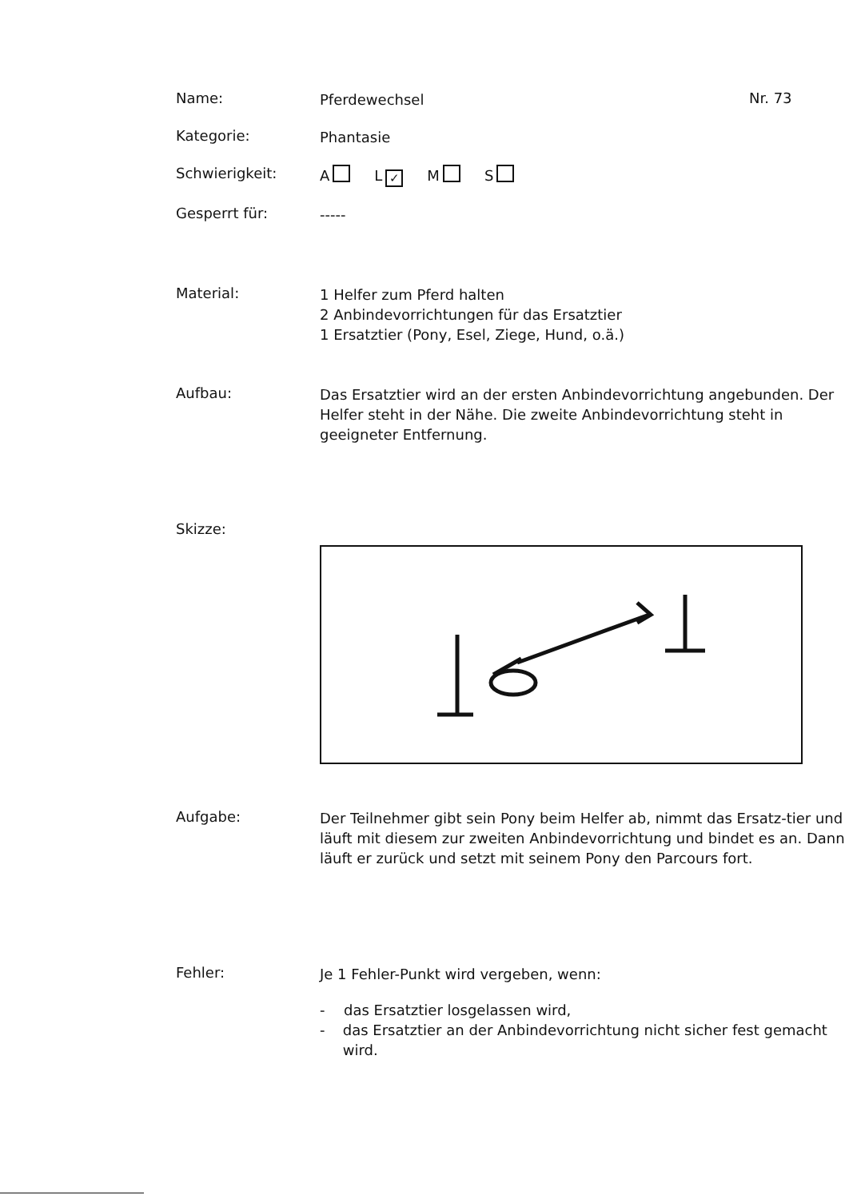Name:
Pferdewechsel
Nr. 73
Kategorie:
Phantasie
Schwierigkeit:
A L ✓ M S
Gesperrt für:
-----
Material:
1 Helfer zum Pferd halten
2 Anbindevorrichtungen für das Ersatztier
1 Ersatztier (Pony, Esel, Ziege, Hund, o.ä.)
Aufbau:
Das Ersatztier wird an der ersten Anbindevorrichtung angebunden. Der Helfer steht in der Nähe. Die zweite Anbindevorrichtung steht in geeigneter Entfernung.
Skizze:
Aufgabe:
Der Teilnehmer gibt sein Pony beim Helfer ab, nimmt das Ersatz-tier und läuft mit diesem zur zweiten Anbindevorrichtung und bindet es an. Dann läuft er zurück und setzt mit seinem Pony den Parcours fort.
Fehler:
Je 1 Fehler-Punkt wird vergeben, wenn:
- das Ersatztier losgelassen wird,
- das Ersatztier an der Anbindevorrichtung nicht sicher fest gemacht wird.